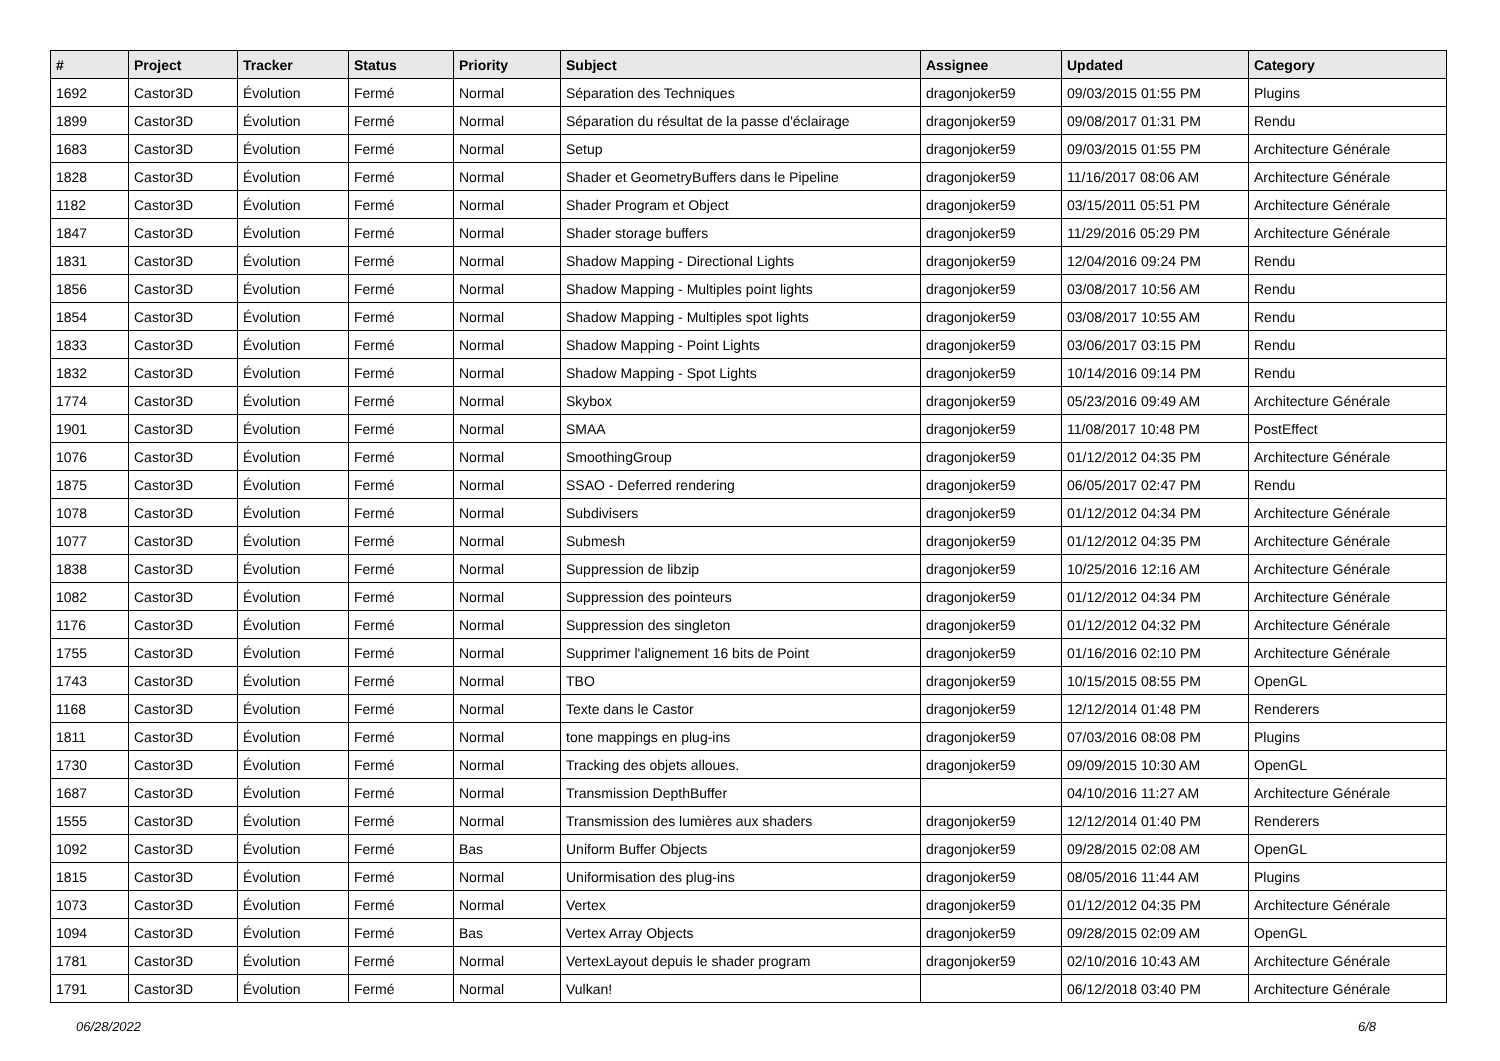| # | Project | Tracker | Status | Priority | Subject | Assignee | Updated | Category |
| --- | --- | --- | --- | --- | --- | --- | --- | --- |
| 1692 | Castor3D | Évolution | Fermé | Normal | Séparation des Techniques | dragonjoker59 | 09/03/2015 01:55 PM | Plugins |
| 1899 | Castor3D | Évolution | Fermé | Normal | Séparation du résultat de la passe d'éclairage | dragonjoker59 | 09/08/2017 01:31 PM | Rendu |
| 1683 | Castor3D | Évolution | Fermé | Normal | Setup | dragonjoker59 | 09/03/2015 01:55 PM | Architecture Générale |
| 1828 | Castor3D | Évolution | Fermé | Normal | Shader et GeometryBuffers dans le Pipeline | dragonjoker59 | 11/16/2017 08:06 AM | Architecture Générale |
| 1182 | Castor3D | Évolution | Fermé | Normal | Shader Program et Object | dragonjoker59 | 03/15/2011 05:51 PM | Architecture Générale |
| 1847 | Castor3D | Évolution | Fermé | Normal | Shader storage buffers | dragonjoker59 | 11/29/2016 05:29 PM | Architecture Générale |
| 1831 | Castor3D | Évolution | Fermé | Normal | Shadow Mapping - Directional Lights | dragonjoker59 | 12/04/2016 09:24 PM | Rendu |
| 1856 | Castor3D | Évolution | Fermé | Normal | Shadow Mapping - Multiples point lights | dragonjoker59 | 03/08/2017 10:56 AM | Rendu |
| 1854 | Castor3D | Évolution | Fermé | Normal | Shadow Mapping - Multiples spot lights | dragonjoker59 | 03/08/2017 10:55 AM | Rendu |
| 1833 | Castor3D | Évolution | Fermé | Normal | Shadow Mapping - Point Lights | dragonjoker59 | 03/06/2017 03:15 PM | Rendu |
| 1832 | Castor3D | Évolution | Fermé | Normal | Shadow Mapping - Spot Lights | dragonjoker59 | 10/14/2016 09:14 PM | Rendu |
| 1774 | Castor3D | Évolution | Fermé | Normal | Skybox | dragonjoker59 | 05/23/2016 09:49 AM | Architecture Générale |
| 1901 | Castor3D | Évolution | Fermé | Normal | SMAA | dragonjoker59 | 11/08/2017 10:48 PM | PostEffect |
| 1076 | Castor3D | Évolution | Fermé | Normal | SmoothingGroup | dragonjoker59 | 01/12/2012 04:35 PM | Architecture Générale |
| 1875 | Castor3D | Évolution | Fermé | Normal | SSAO - Deferred rendering | dragonjoker59 | 06/05/2017 02:47 PM | Rendu |
| 1078 | Castor3D | Évolution | Fermé | Normal | Subdivisers | dragonjoker59 | 01/12/2012 04:34 PM | Architecture Générale |
| 1077 | Castor3D | Évolution | Fermé | Normal | Submesh | dragonjoker59 | 01/12/2012 04:35 PM | Architecture Générale |
| 1838 | Castor3D | Évolution | Fermé | Normal | Suppression de libzip | dragonjoker59 | 10/25/2016 12:16 AM | Architecture Générale |
| 1082 | Castor3D | Évolution | Fermé | Normal | Suppression des pointeurs | dragonjoker59 | 01/12/2012 04:34 PM | Architecture Générale |
| 1176 | Castor3D | Évolution | Fermé | Normal | Suppression des singleton | dragonjoker59 | 01/12/2012 04:32 PM | Architecture Générale |
| 1755 | Castor3D | Évolution | Fermé | Normal | Supprimer l'alignement 16 bits de Point | dragonjoker59 | 01/16/2016 02:10 PM | Architecture Générale |
| 1743 | Castor3D | Évolution | Fermé | Normal | TBO | dragonjoker59 | 10/15/2015 08:55 PM | OpenGL |
| 1168 | Castor3D | Évolution | Fermé | Normal | Texte dans le Castor | dragonjoker59 | 12/12/2014 01:48 PM | Renderers |
| 1811 | Castor3D | Évolution | Fermé | Normal | tone mappings en plug-ins | dragonjoker59 | 07/03/2016 08:08 PM | Plugins |
| 1730 | Castor3D | Évolution | Fermé | Normal | Tracking des objets alloues. | dragonjoker59 | 09/09/2015 10:30 AM | OpenGL |
| 1687 | Castor3D | Évolution | Fermé | Normal | Transmission DepthBuffer | | 04/10/2016 11:27 AM | Architecture Générale |
| 1555 | Castor3D | Évolution | Fermé | Normal | Transmission des lumières aux shaders | dragonjoker59 | 12/12/2014 01:40 PM | Renderers |
| 1092 | Castor3D | Évolution | Fermé | Bas | Uniform Buffer Objects | dragonjoker59 | 09/28/2015 02:08 AM | OpenGL |
| 1815 | Castor3D | Évolution | Fermé | Normal | Uniformisation des plug-ins | dragonjoker59 | 08/05/2016 11:44 AM | Plugins |
| 1073 | Castor3D | Évolution | Fermé | Normal | Vertex | dragonjoker59 | 01/12/2012 04:35 PM | Architecture Générale |
| 1094 | Castor3D | Évolution | Fermé | Bas | Vertex Array Objects | dragonjoker59 | 09/28/2015 02:09 AM | OpenGL |
| 1781 | Castor3D | Évolution | Fermé | Normal | VertexLayout depuis le shader program | dragonjoker59 | 02/10/2016 10:43 AM | Architecture Générale |
| 1791 | Castor3D | Évolution | Fermé | Normal | Vulkan! | | 06/12/2018 03:40 PM | Architecture Générale |
06/28/2022 6/8